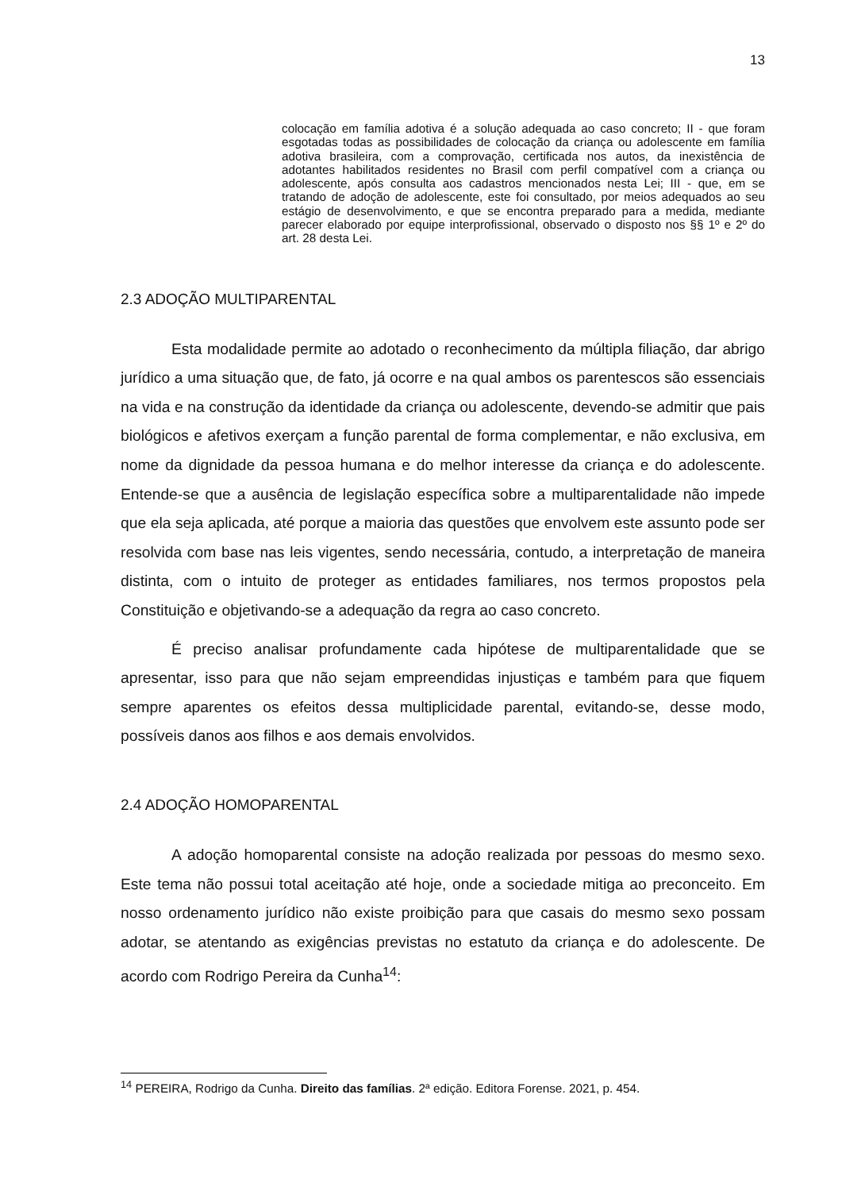13
colocação em família adotiva é a solução adequada ao caso concreto; II - que foram esgotadas todas as possibilidades de colocação da criança ou adolescente em família adotiva brasileira, com a comprovação, certificada nos autos, da inexistência de adotantes habilitados residentes no Brasil com perfil compatível com a criança ou adolescente, após consulta aos cadastros mencionados nesta Lei; III - que, em se tratando de adoção de adolescente, este foi consultado, por meios adequados ao seu estágio de desenvolvimento, e que se encontra preparado para a medida, mediante parecer elaborado por equipe interprofissional, observado o disposto nos §§ 1º e 2º do art. 28 desta Lei.
2.3 ADOÇÃO MULTIPARENTAL
Esta modalidade permite ao adotado o reconhecimento da múltipla filiação, dar abrigo jurídico a uma situação que, de fato, já ocorre e na qual ambos os parentescos são essenciais na vida e na construção da identidade da criança ou adolescente, devendo-se admitir que pais biológicos e afetivos exerçam a função parental de forma complementar, e não exclusiva, em nome da dignidade da pessoa humana e do melhor interesse da criança e do adolescente. Entende-se que a ausência de legislação específica sobre a multiparentalidade não impede que ela seja aplicada, até porque a maioria das questões que envolvem este assunto pode ser resolvida com base nas leis vigentes, sendo necessária, contudo, a interpretação de maneira distinta, com o intuito de proteger as entidades familiares, nos termos propostos pela Constituição e objetivando-se a adequação da regra ao caso concreto.
É preciso analisar profundamente cada hipótese de multiparentalidade que se apresentar, isso para que não sejam empreendidas injustiças e também para que fiquem sempre aparentes os efeitos dessa multiplicidade parental, evitando-se, desse modo, possíveis danos aos filhos e aos demais envolvidos.
2.4 ADOÇÃO HOMOPARENTAL
A adoção homoparental consiste na adoção realizada por pessoas do mesmo sexo. Este tema não possui total aceitação até hoje, onde a sociedade mitiga ao preconceito. Em nosso ordenamento jurídico não existe proibição para que casais do mesmo sexo possam adotar, se atentando as exigências previstas no estatuto da criança e do adolescente. De acordo com Rodrigo Pereira da Cunha<sup>14</sup>:
<sup>14</sup> PEREIRA, Rodrigo da Cunha. Direito das famílias. 2ª edição. Editora Forense. 2021, p. 454.